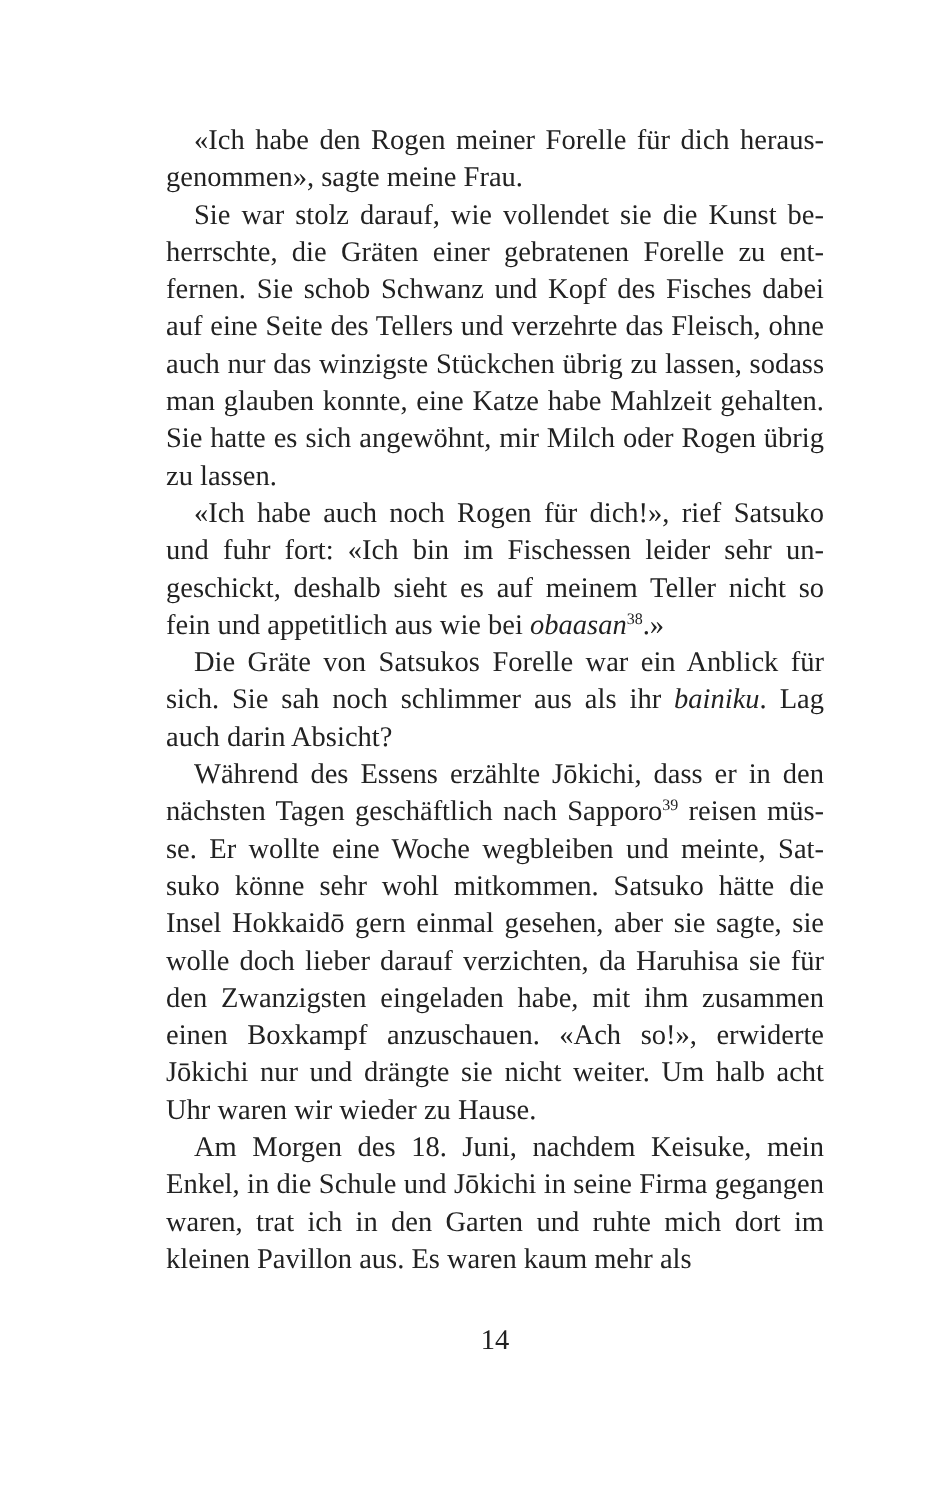«Ich habe den Rogen meiner Forelle für dich heraus­genommen», sagte meine Frau.
Sie war stolz darauf, wie vollendet sie die Kunst be­herrschte, die Gräten einer gebratenen Forelle zu ent­fernen. Sie schob Schwanz und Kopf des Fisches dabei auf eine Seite des Tellers und verzehrte das Fleisch, ohne auch nur das winzigste Stückchen übrig zu lassen, sodass man glauben konnte, eine Katze habe Mahlzeit gehalten. Sie hatte es sich angewöhnt, mir Milch oder Rogen übrig zu lassen.
«Ich habe auch noch Rogen für dich!», rief Satsuko und fuhr fort: «Ich bin im Fischessen leider sehr un­geschickt, deshalb sieht es auf meinem Teller nicht so fein und appetitlich aus wie bei obaasan<sup>38</sup>.»
Die Gräte von Satsukos Forelle war ein Anblick für sich. Sie sah noch schlimmer aus als ihr bainiku. Lag auch darin Absicht?
Während des Essens erzählte Jōkichi, dass er in den nächsten Tagen geschäftlich nach Sapporo<sup>39</sup> reisen müs­se. Er wollte eine Woche wegbleiben und meinte, Sat­suko könne sehr wohl mitkommen. Satsuko hätte die Insel Hokkaidō gern einmal gesehen, aber sie sagte, sie wolle doch lieber darauf verzichten, da Haruhisa sie für den Zwanzigsten eingeladen habe, mit ihm zusammen einen Boxkampf anzuschauen. «Ach so!», erwiderte Jōkichi nur und drängte sie nicht weiter. Um halb acht Uhr waren wir wieder zu Hause.
Am Morgen des 18. Juni, nachdem Keisuke, mein Enkel, in die Schule und Jōkichi in seine Firma ge­gangen waren, trat ich in den Garten und ruhte mich dort im kleinen Pavillon aus. Es waren kaum mehr als
14